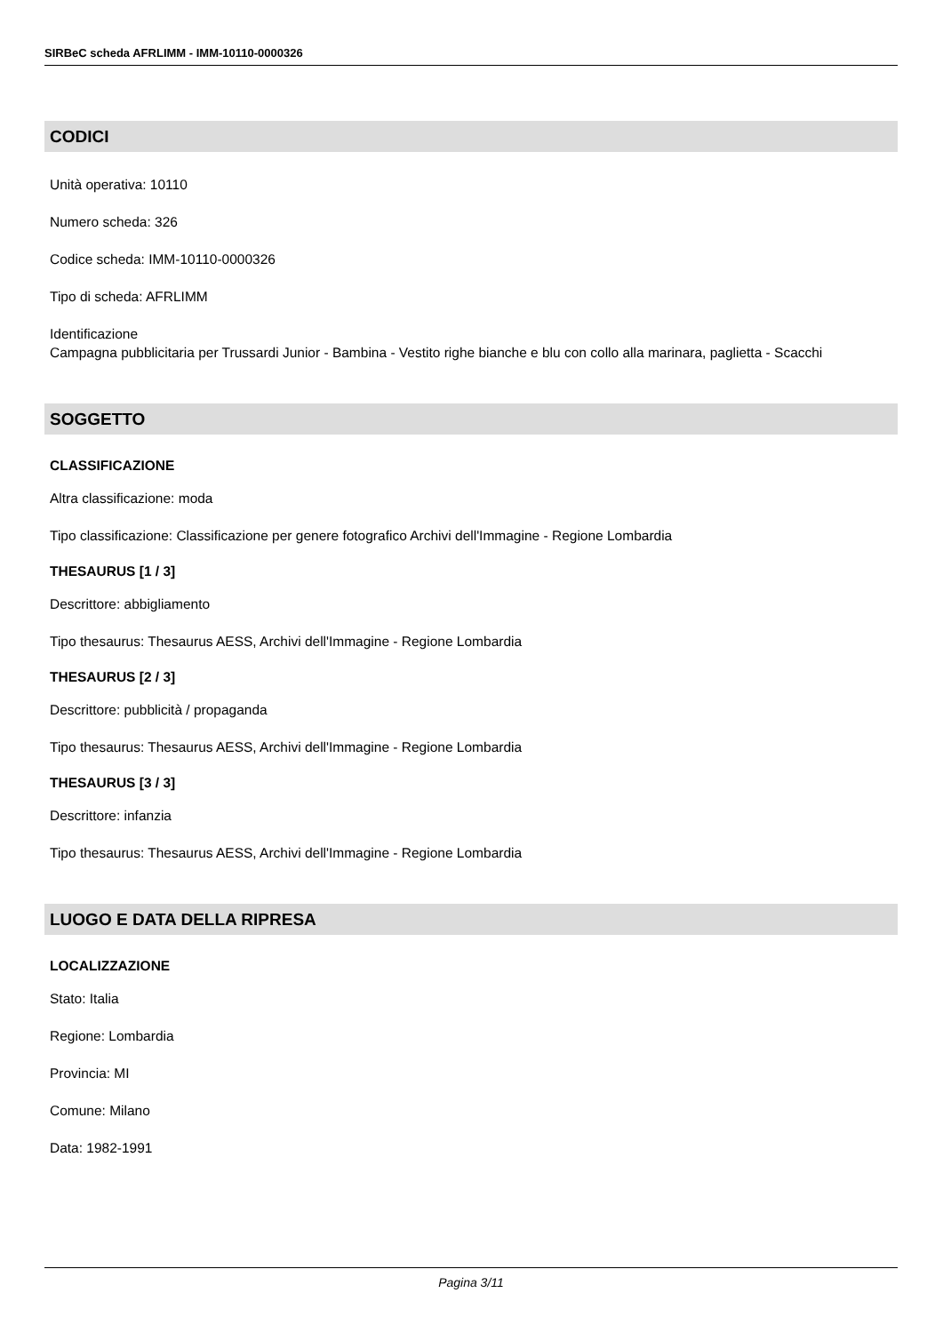SIRBeC scheda AFRLIMM - IMM-10110-0000326
CODICI
Unità operativa: 10110
Numero scheda: 326
Codice scheda: IMM-10110-0000326
Tipo di scheda: AFRLIMM
Identificazione
Campagna pubblicitaria per Trussardi Junior - Bambina - Vestito righe bianche e blu con collo alla marinara, paglietta - Scacchi
SOGGETTO
CLASSIFICAZIONE
Altra classificazione: moda
Tipo classificazione: Classificazione per genere fotografico Archivi dell'Immagine - Regione Lombardia
THESAURUS [1 / 3]
Descrittore: abbigliamento
Tipo thesaurus: Thesaurus AESS, Archivi dell'Immagine - Regione Lombardia
THESAURUS [2 / 3]
Descrittore: pubblicità / propaganda
Tipo thesaurus: Thesaurus AESS, Archivi dell'Immagine - Regione Lombardia
THESAURUS [3 / 3]
Descrittore: infanzia
Tipo thesaurus: Thesaurus AESS, Archivi dell'Immagine - Regione Lombardia
LUOGO E DATA DELLA RIPRESA
LOCALIZZAZIONE
Stato: Italia
Regione: Lombardia
Provincia: MI
Comune: Milano
Data: 1982-1991
Pagina 3/11